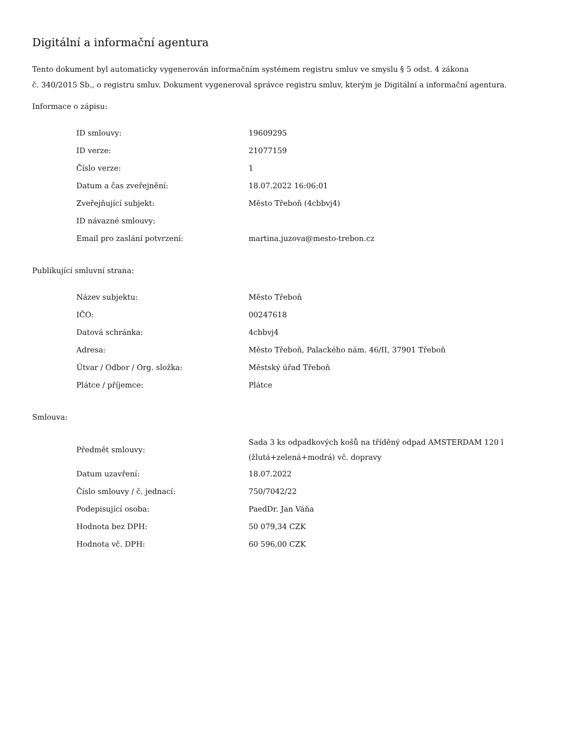Digitální a informační agentura
Tento dokument byl automaticky vygenerován informačním systémem registru smluv ve smyslu § 5 odst. 4 zákona
č. 340/2015 Sb., o registru smluv. Dokument vygeneroval správce registru smluv, kterým je Digitální a informační agentura.
Informace o zápisu:
| ID smlouvy: | 19609295 |
| ID verze: | 21077159 |
| Číslo verze: | 1 |
| Datum a čas zveřejnění: | 18.07.2022 16:06:01 |
| Zveřejňující subjekt: | Město Třeboň (4cbbvj4) |
| ID návazné smlouvy: | |
| Email pro zaslání potvrzení: | martina.juzova@mesto-trebon.cz |
Publikující smluvní strana:
| Název subjektu: | Město Třeboň |
| IČO: | 00247618 |
| Datová schránka: | 4cbbvj4 |
| Adresa: | Město Třeboň, Palackého nám. 46/II, 37901 Třeboň |
| Útvar / Odbor / Org. složka: | Městský úřad Třeboň |
| Plátce / příjemce: | Plátce |
Smlouva:
| Předmět smlouvy: | Sada 3 ks odpadkových košů na tříděný odpad AMSTERDAM 120 l (žlutá+zelená+modrá) vč. dopravy |
| Datum uzavření: | 18.07.2022 |
| Číslo smlouvy / č. jednací: | 750/7042/22 |
| Podepisující osoba: | PaedDr. Jan Váňa |
| Hodnota bez DPH: | 50 079,34 CZK |
| Hodnota vč. DPH: | 60 596,00 CZK |